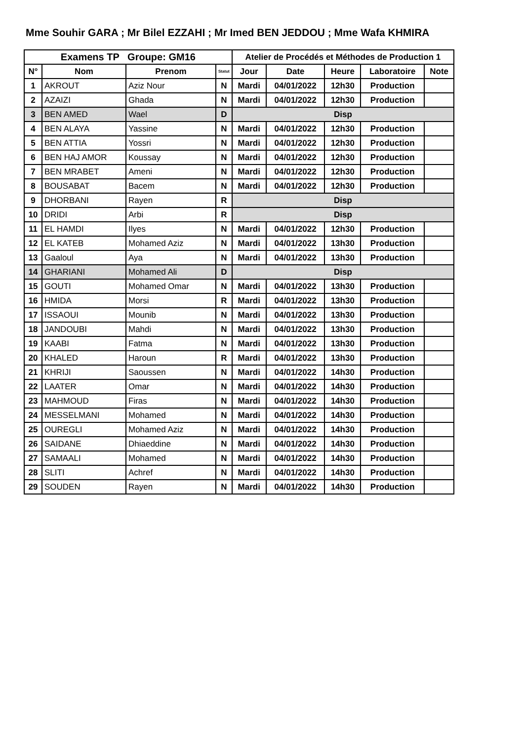Mme Souhir GARA ; Mr Bilel EZZAHI ; Mr Imed BEN JEDDOU ; Mme Wafa KHMIRA
| Examens TP Groupe: GM16 | | | | Atelier de Procédés et Méthodes de Production 1 | | | | |
| --- | --- | --- | --- | --- | --- | --- | --- | --- |
| N° | Nom | Prenom | Statut | Jour | Date | Heure | Laboratoire | Note |
| 1 | AKROUT | Aziz Nour | N | Mardi | 04/01/2022 | 12h30 | Production | |
| 2 | AZAIZI | Ghada | N | Mardi | 04/01/2022 | 12h30 | Production | |
| 3 | BEN AMED | Wael | D | Disp | | | | |
| 4 | BEN ALAYA | Yassine | N | Mardi | 04/01/2022 | 12h30 | Production | |
| 5 | BEN ATTIA | Yossri | N | Mardi | 04/01/2022 | 12h30 | Production | |
| 6 | BEN HAJ AMOR | Koussay | N | Mardi | 04/01/2022 | 12h30 | Production | |
| 7 | BEN MRABET | Ameni | N | Mardi | 04/01/2022 | 12h30 | Production | |
| 8 | BOUSABAT | Bacem | N | Mardi | 04/01/2022 | 12h30 | Production | |
| 9 | DHORBANI | Rayen | R | Disp | | | | |
| 10 | DRIDI | Arbi | R | Disp | | | | |
| 11 | EL HAMDI | Ilyes | N | Mardi | 04/01/2022 | 12h30 | Production | |
| 12 | EL KATEB | Mohamed Aziz | N | Mardi | 04/01/2022 | 13h30 | Production | |
| 13 | Gaaloul | Aya | N | Mardi | 04/01/2022 | 13h30 | Production | |
| 14 | GHARIANI | Mohamed Ali | D | Disp | | | | |
| 15 | GOUTI | Mohamed Omar | N | Mardi | 04/01/2022 | 13h30 | Production | |
| 16 | HMIDA | Morsi | R | Mardi | 04/01/2022 | 13h30 | Production | |
| 17 | ISSAOUI | Mounib | N | Mardi | 04/01/2022 | 13h30 | Production | |
| 18 | JANDOUBI | Mahdi | N | Mardi | 04/01/2022 | 13h30 | Production | |
| 19 | KAABI | Fatma | N | Mardi | 04/01/2022 | 13h30 | Production | |
| 20 | KHALED | Haroun | R | Mardi | 04/01/2022 | 13h30 | Production | |
| 21 | KHRIJI | Saoussen | N | Mardi | 04/01/2022 | 14h30 | Production | |
| 22 | LAATER | Omar | N | Mardi | 04/01/2022 | 14h30 | Production | |
| 23 | MAHMOUD | Firas | N | Mardi | 04/01/2022 | 14h30 | Production | |
| 24 | MESSELMANI | Mohamed | N | Mardi | 04/01/2022 | 14h30 | Production | |
| 25 | OUREGLI | Mohamed Aziz | N | Mardi | 04/01/2022 | 14h30 | Production | |
| 26 | SAIDANE | Dhiaeddine | N | Mardi | 04/01/2022 | 14h30 | Production | |
| 27 | SAMAALI | Mohamed | N | Mardi | 04/01/2022 | 14h30 | Production | |
| 28 | SLITI | Achref | N | Mardi | 04/01/2022 | 14h30 | Production | |
| 29 | SOUDEN | Rayen | N | Mardi | 04/01/2022 | 14h30 | Production | |